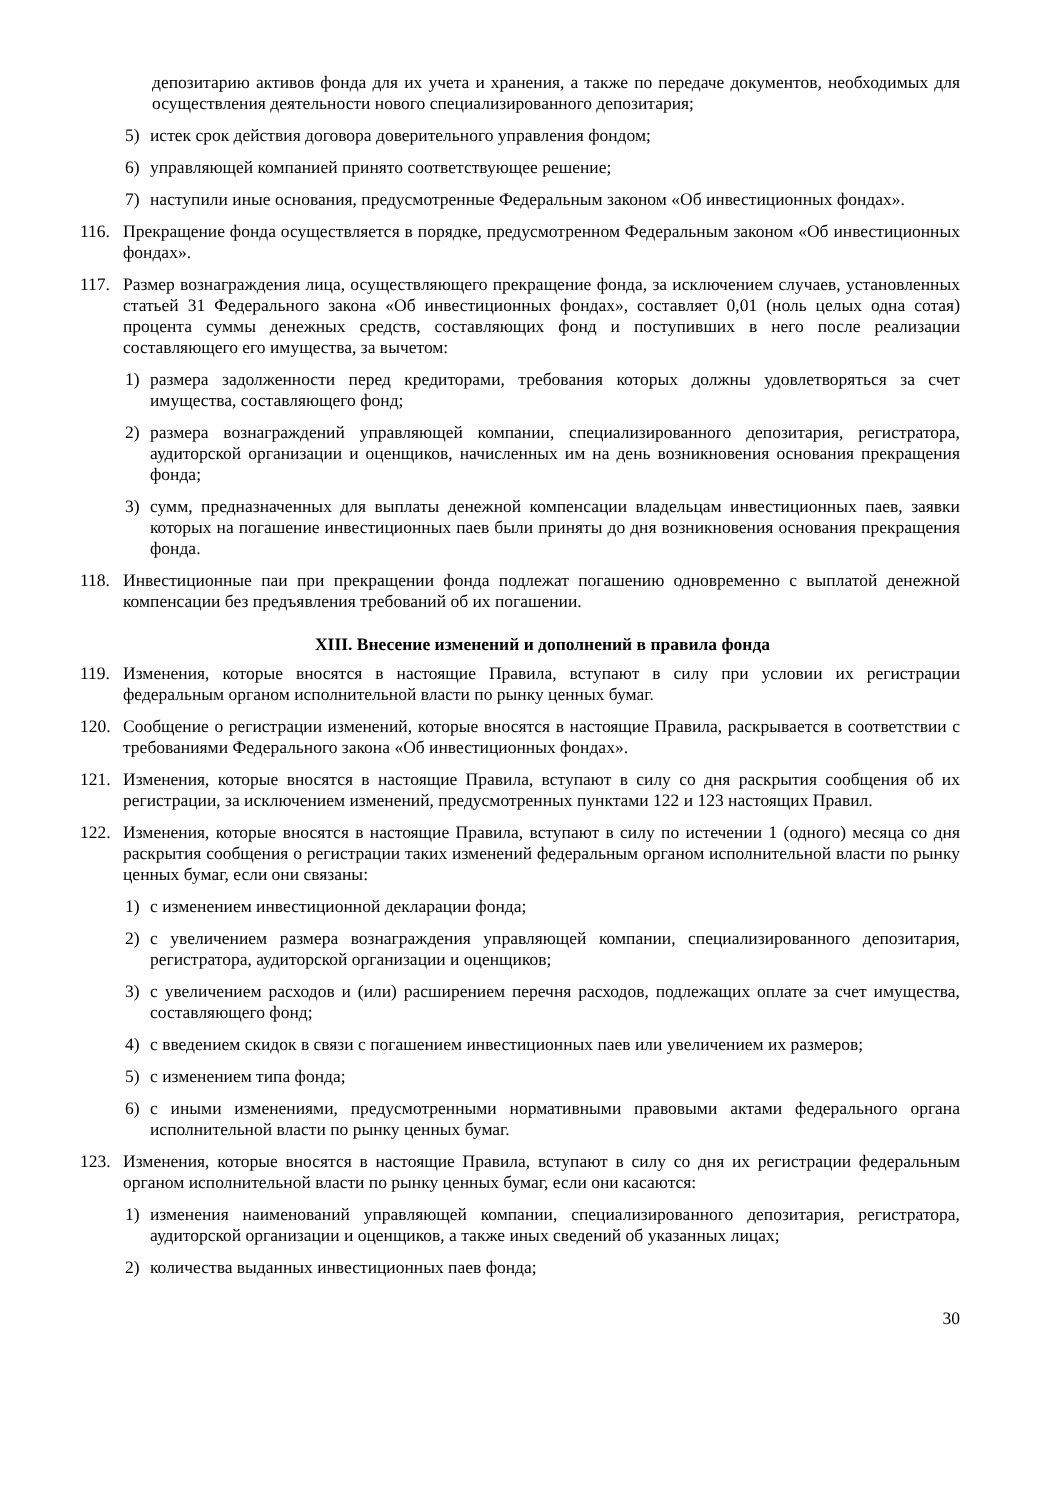депозитарию активов фонда для их учета и хранения, а также по передаче документов, необходимых для осуществления деятельности нового специализированного депозитария;
5) истек срок действия договора доверительного управления фондом;
6) управляющей компанией принято соответствующее решение;
7) наступили иные основания, предусмотренные Федеральным законом «Об инвестиционных фондах».
116. Прекращение фонда осуществляется в порядке, предусмотренном Федеральным законом «Об инвестиционных фондах».
117. Размер вознаграждения лица, осуществляющего прекращение фонда, за исключением случаев, установленных статьей 31 Федерального закона «Об инвестиционных фондах», составляет 0,01 (ноль целых одна сотая) процента суммы денежных средств, составляющих фонд и поступивших в него после реализации составляющего его имущества, за вычетом:
1) размера задолженности перед кредиторами, требования которых должны удовлетворяться за счет имущества, составляющего фонд;
2) размера вознаграждений управляющей компании, специализированного депозитария, регистратора, аудиторской организации и оценщиков, начисленных им на день возникновения основания прекращения фонда;
3) сумм, предназначенных для выплаты денежной компенсации владельцам инвестиционных паев, заявки которых на погашение инвестиционных паев были приняты до дня возникновения основания прекращения фонда.
118. Инвестиционные паи при прекращении фонда подлежат погашению одновременно с выплатой денежной компенсации без предъявления требований об их погашении.
XIII. Внесение изменений и дополнений в правила фонда
119. Изменения, которые вносятся в настоящие Правила, вступают в силу при условии их регистрации федеральным органом исполнительной власти по рынку ценных бумаг.
120. Сообщение о регистрации изменений, которые вносятся в настоящие Правила, раскрывается в соответствии с требованиями Федерального закона «Об инвестиционных фондах».
121. Изменения, которые вносятся в настоящие Правила, вступают в силу со дня раскрытия сообщения об их регистрации, за исключением изменений, предусмотренных пунктами 122 и 123 настоящих Правил.
122. Изменения, которые вносятся в настоящие Правила, вступают в силу по истечении 1 (одного) месяца со дня раскрытия сообщения о регистрации таких изменений федеральным органом исполнительной власти по рынку ценных бумаг, если они связаны:
1) с изменением инвестиционной декларации фонда;
2) с увеличением размера вознаграждения управляющей компании, специализированного депозитария, регистратора, аудиторской организации и оценщиков;
3) с увеличением расходов и (или) расширением перечня расходов, подлежащих оплате за счет имущества, составляющего фонд;
4) с введением скидок в связи с погашением инвестиционных паев или увеличением их размеров;
5) с изменением типа фонда;
6) с иными изменениями, предусмотренными нормативными правовыми актами федерального органа исполнительной власти по рынку ценных бумаг.
123. Изменения, которые вносятся в настоящие Правила, вступают в силу со дня их регистрации федеральным органом исполнительной власти по рынку ценных бумаг, если они касаются:
1) изменения наименований управляющей компании, специализированного депозитария, регистратора, аудиторской организации и оценщиков, а также иных сведений об указанных лицах;
2) количества выданных инвестиционных паев фонда;
30